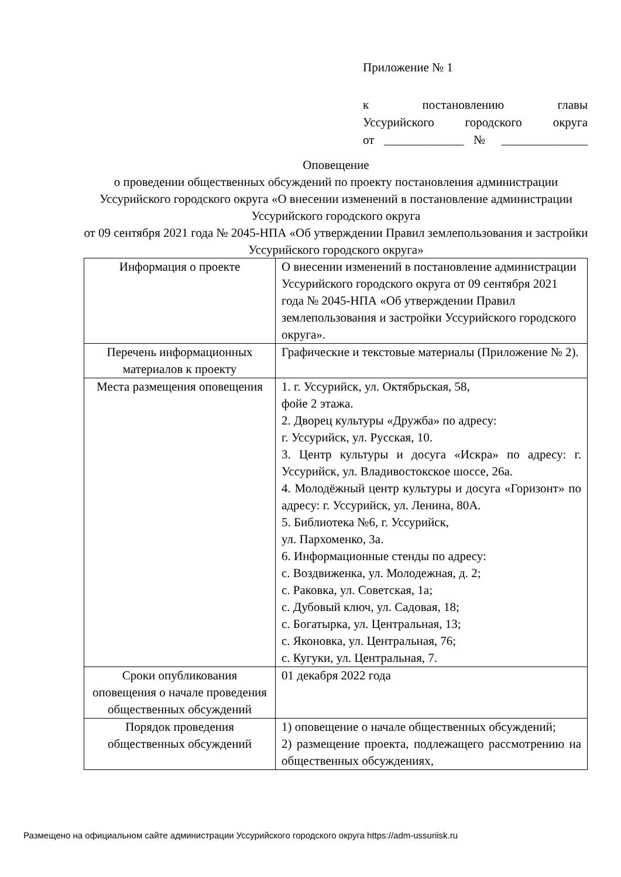Приложение № 1
к постановлению главы
Уссурийского городского округа
от _____________ № ______________
Оповещение
о проведении общественных обсуждений по проекту постановления администрации Уссурийского городского округа «О внесении изменений в постановление администрации Уссурийского городского округа
от 09 сентября 2021 года № 2045-НПА «Об утверждении Правил землепользования и застройки Уссурийского городского округа»
| Информация о проекте | О внесении изменений в постановление администрации Уссурийского городского округа от 09 сентября 2021 года № 2045-НПА «Об утверждении Правил землепользования и застройки Уссурийского городского округа». |
| Перечень информационных материалов к проекту | Графические и текстовые материалы (Приложение № 2). |
| Места размещения оповещения | 1. г. Уссурийск, ул. Октябрьская, 58, фойе 2 этажа. 2. Дворец культуры «Дружба» по адресу: г. Уссурийск, ул. Русская, 10. 3. Центр культуры и досуга «Искра» по адресу: г. Уссурийск, ул. Владивостокское шоссе, 26а. 4. Молодёжный центр культуры и досуга «Горизонт» по адресу: г. Уссурийск, ул. Ленина, 80А. 5. Библиотека №6, г. Уссурийск, ул. Пархоменко, 3а. 6. Информационные стенды по адресу: с. Воздвиженка, ул. Молодежная, д. 2; с. Раковка, ул. Советская, 1а; с. Дубовый ключ, ул. Садовая, 18; с. Богатырка, ул. Центральная, 13; с. Яконовка, ул. Центральная, 76; с. Кугуки, ул. Центральная, 7. |
| Сроки опубликования оповещения о начале проведения общественных обсуждений | 01 декабря 2022 года |
| Порядок проведения общественных обсуждений | 1) оповещение о начале общественных обсуждений; 2) размещение проекта, подлежащего рассмотрению на общественных обсуждениях, |
Размещено на официальном сайте администрации Уссурийского городского округа https://adm-ussuriisk.ru